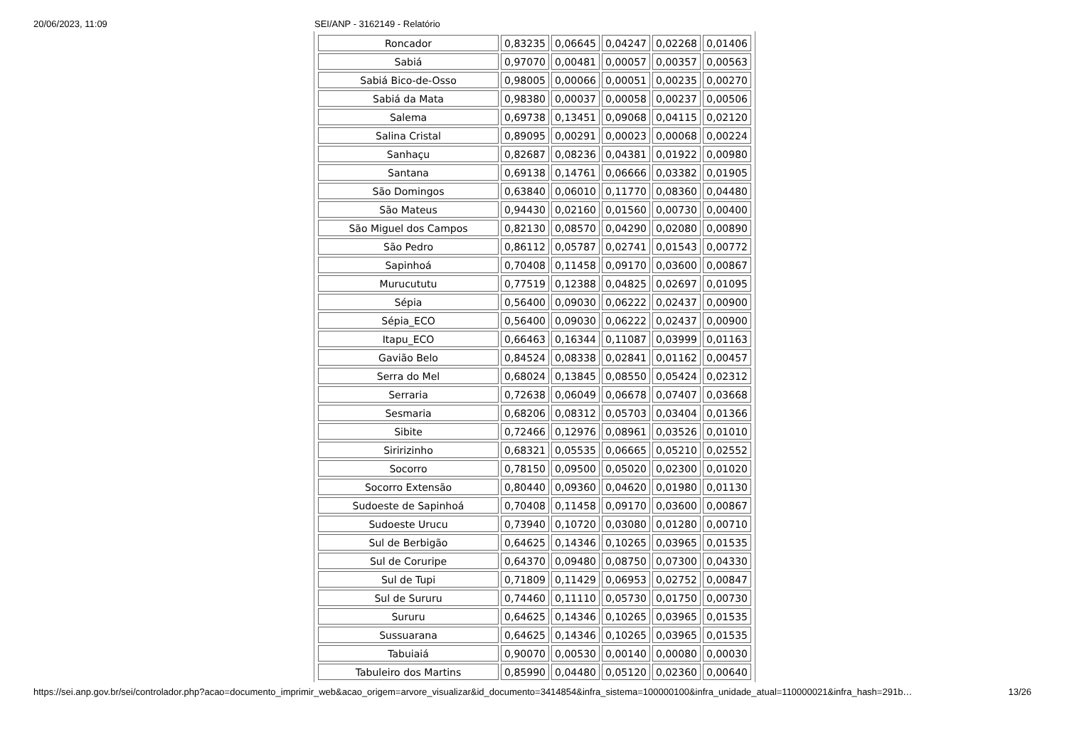20/06/2023, 11:09 SEI/ANP - 3162149 - Relatório
| Roncador | 0,83235 | 0,06645 | 0,04247 | 0,02268 | 0,01406 |
| Sabiá | 0,97070 | 0,00481 | 0,00057 | 0,00357 | 0,00563 |
| Sabiá Bico-de-Osso | 0,98005 | 0,00066 | 0,00051 | 0,00235 | 0,00270 |
| Sabiá da Mata | 0,98380 | 0,00037 | 0,00058 | 0,00237 | 0,00506 |
| Salema | 0,69738 | 0,13451 | 0,09068 | 0,04115 | 0,02120 |
| Salina Cristal | 0,89095 | 0,00291 | 0,00023 | 0,00068 | 0,00224 |
| Sanhaçu | 0,82687 | 0,08236 | 0,04381 | 0,01922 | 0,00980 |
| Santana | 0,69138 | 0,14761 | 0,06666 | 0,03382 | 0,01905 |
| São Domingos | 0,63840 | 0,06010 | 0,11770 | 0,08360 | 0,04480 |
| São Mateus | 0,94430 | 0,02160 | 0,01560 | 0,00730 | 0,00400 |
| São Miguel dos Campos | 0,82130 | 0,08570 | 0,04290 | 0,02080 | 0,00890 |
| São Pedro | 0,86112 | 0,05787 | 0,02741 | 0,01543 | 0,00772 |
| Sapinhoá | 0,70408 | 0,11458 | 0,09170 | 0,03600 | 0,00867 |
| Murucututu | 0,77519 | 0,12388 | 0,04825 | 0,02697 | 0,01095 |
| Sépia | 0,56400 | 0,09030 | 0,06222 | 0,02437 | 0,00900 |
| Sépia_ECO | 0,56400 | 0,09030 | 0,06222 | 0,02437 | 0,00900 |
| Itapu_ECO | 0,66463 | 0,16344 | 0,11087 | 0,03999 | 0,01163 |
| Gavião Belo | 0,84524 | 0,08338 | 0,02841 | 0,01162 | 0,00457 |
| Serra do Mel | 0,68024 | 0,13845 | 0,08550 | 0,05424 | 0,02312 |
| Serraria | 0,72638 | 0,06049 | 0,06678 | 0,07407 | 0,03668 |
| Sesmaria | 0,68206 | 0,08312 | 0,05703 | 0,03404 | 0,01366 |
| Sibite | 0,72466 | 0,12976 | 0,08961 | 0,03526 | 0,01010 |
| Siririzinho | 0,68321 | 0,05535 | 0,06665 | 0,05210 | 0,02552 |
| Socorro | 0,78150 | 0,09500 | 0,05020 | 0,02300 | 0,01020 |
| Socorro Extensão | 0,80440 | 0,09360 | 0,04620 | 0,01980 | 0,01130 |
| Sudoeste de Sapinhoá | 0,70408 | 0,11458 | 0,09170 | 0,03600 | 0,00867 |
| Sudoeste Urucu | 0,73940 | 0,10720 | 0,03080 | 0,01280 | 0,00710 |
| Sul de Berbigão | 0,64625 | 0,14346 | 0,10265 | 0,03965 | 0,01535 |
| Sul de Coruripe | 0,64370 | 0,09480 | 0,08750 | 0,07300 | 0,04330 |
| Sul de Tupi | 0,71809 | 0,11429 | 0,06953 | 0,02752 | 0,00847 |
| Sul de Sururu | 0,74460 | 0,11110 | 0,05730 | 0,01750 | 0,00730 |
| Sururu | 0,64625 | 0,14346 | 0,10265 | 0,03965 | 0,01535 |
| Sussuarana | 0,64625 | 0,14346 | 0,10265 | 0,03965 | 0,01535 |
| Tabuiaiá | 0,90070 | 0,00530 | 0,00140 | 0,00080 | 0,00030 |
| Tabuleiro dos Martins | 0,85990 | 0,04480 | 0,05120 | 0,02360 | 0,00640 |
https://sei.anp.gov.br/sei/controlador.php?acao=documento_imprimir_web&acao_origem=arvore_visualizar&id_documento=3414854&infra_sistema=100000100&infra_unidade_atual=110000021&infra_hash=291b…
13/26